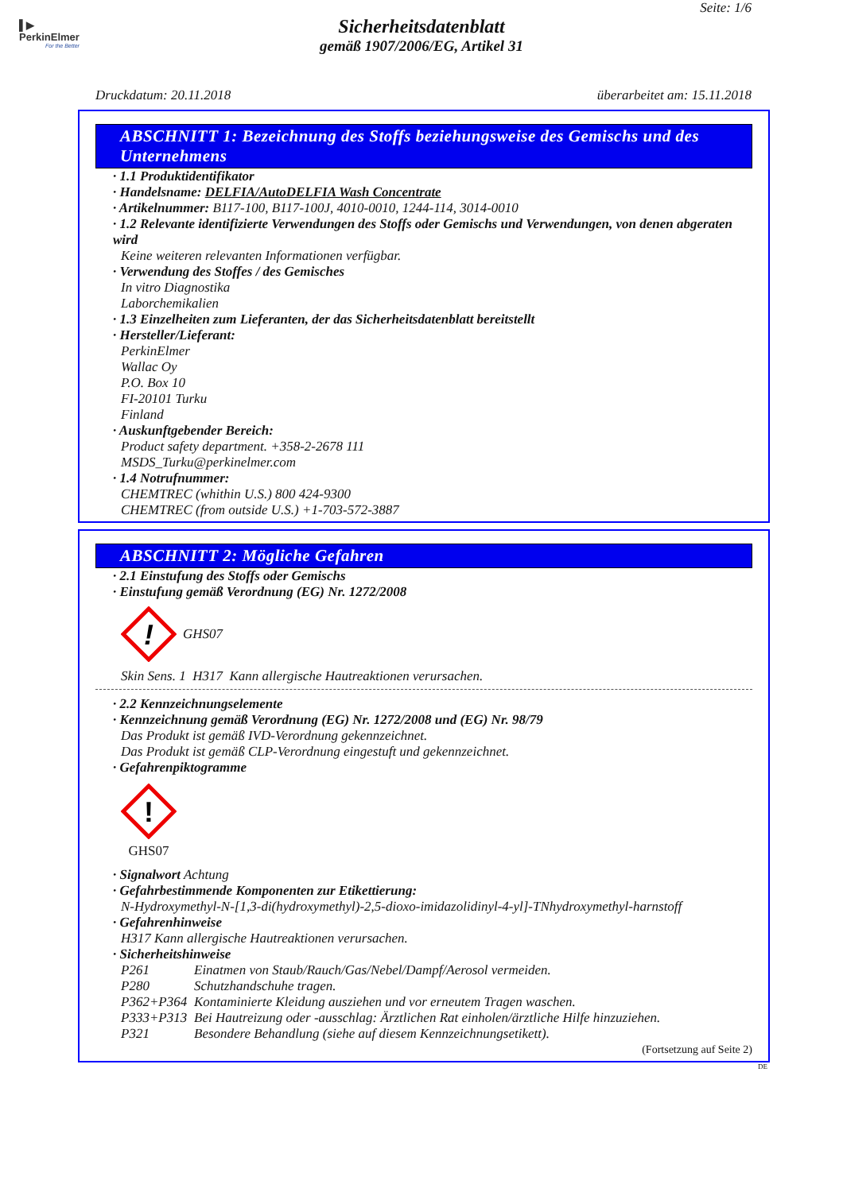▌▶
PerkinElmer
For the Better
Seite: 1/6
Sicherheitsdatenblatt
gemäß 1907/2006/EG, Artikel 31
Druckdatum: 20.11.2018 überarbeitet am: 15.11.2018
ABSCHNITT 1: Bezeichnung des Stoffs beziehungsweise des Gemischs und des Unternehmens
· 1.1 Produktidentifikator
· Handelsname: DELFIA/AutoDELFIA Wash Concentrate
· Artikelnummer: B117-100, B117-100J, 4010-0010, 1244-114, 3014-0010
· 1.2 Relevante identifizierte Verwendungen des Stoffs oder Gemischs und Verwendungen, von denen abgeraten wird
Keine weiteren relevanten Informationen verfügbar.
· Verwendung des Stoffes / des Gemisches
In vitro Diagnostika
Laborchemikalien
· 1.3 Einzelheiten zum Lieferanten, der das Sicherheitsdatenblatt bereitstellt
· Hersteller/Lieferant:
PerkinElmer
Wallac Oy
P.O. Box 10
FI-20101 Turku
Finland
· Auskunftgebender Bereich:
Product safety department. +358-2-2678 111
MSDS_Turku@perkinelmer.com
· 1.4 Notrufnummer:
CHEMTREC (whithin U.S.) 800 424-9300
CHEMTREC (from outside U.S.) +1-703-572-3887
ABSCHNITT 2: Mögliche Gefahren
· 2.1 Einstufung des Stoffs oder Gemischs
· Einstufung gemäß Verordnung (EG) Nr. 1272/2008
!
GHS07
Skin Sens. 1 H317 Kann allergische Hautreaktionen verursachen.
· 2.2 Kennzeichnungselemente
· Kennzeichnung gemäß Verordnung (EG) Nr. 1272/2008 und (EG) Nr. 98/79
Das Produkt ist gemäß IVD-Verordnung gekennzeichnet.
Das Produkt ist gemäß CLP-Verordnung eingestuft und gekennzeichnet.
· Gefahrenpiktogramme
!
GHS07
· Signalwort Achtung
· Gefahrbestimmende Komponenten zur Etikettierung:
N-Hydroxymethyl-N-[1,3-di(hydroxymethyl)-2,5-dioxo-imidazolidinyl-4-yl]-TNhydroxymethyl-harnstoff
· Gefahrenhinweise
H317 Kann allergische Hautreaktionen verursachen.
· Sicherheitshinweise
P261 Einatmen von Staub/Rauch/Gas/Nebel/Dampf/Aerosol vermeiden. P280 Schutzhandschuhe tragen. P362+P364 Kontaminierte Kleidung ausziehen und vor erneutem Tragen waschen. P333+P313 Bei Hautreizung oder -ausschlag: Ärztlichen Rat einholen/ärztliche Hilfe hinzuziehen. P321 Besondere Behandlung (siehe auf diesem Kennzeichnungsetikett).
(Fortsetzung auf Seite 2)
DE